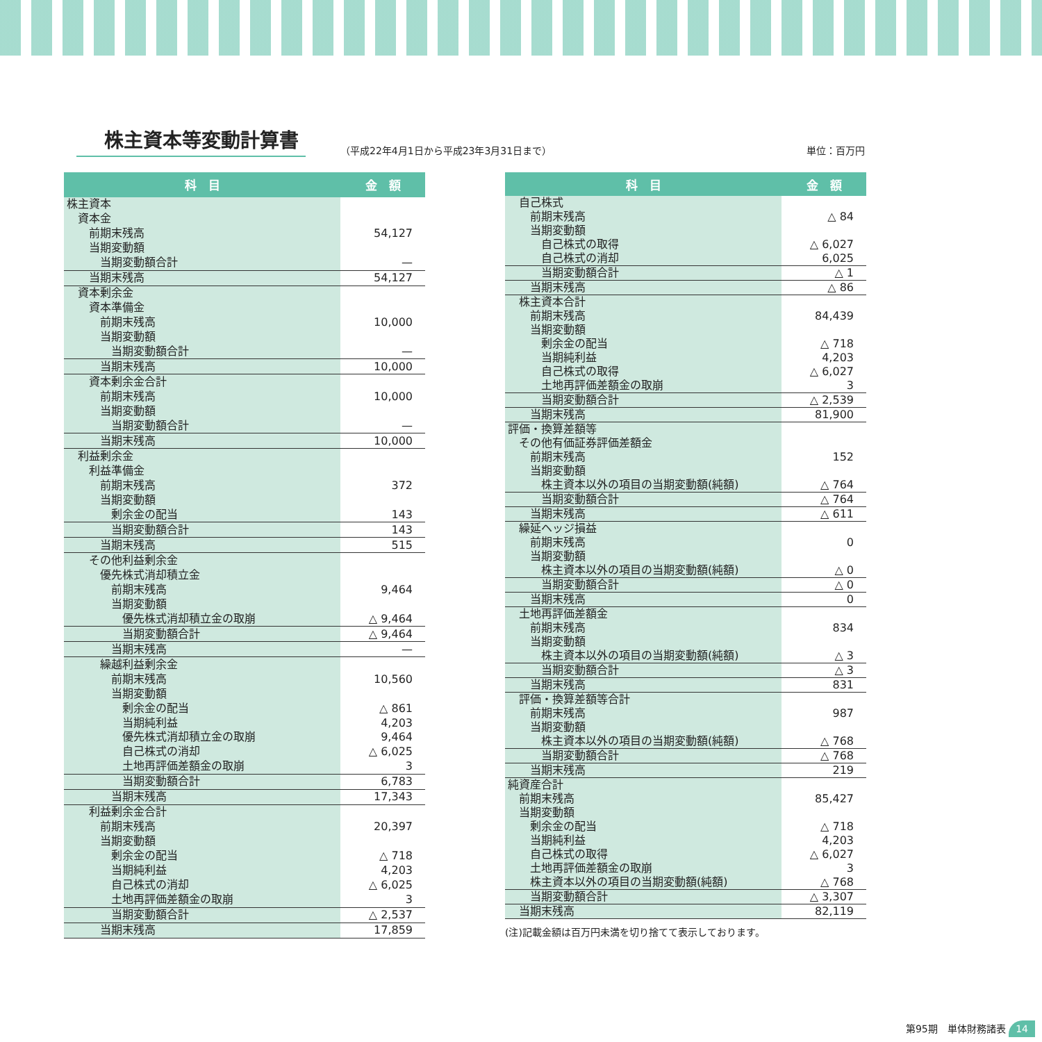株主資本等変動計算書
（平成22年4月1日から平成23年3月31日まで） 単位：百万円
| 科 目 | 金 額 |
| --- | --- |
| 株主資本 | |
| 資本金 | |
| 前期末残高 | 54,127 |
| 当期変動額 | |
| 当期変動額合計 | — |
| 当期末残高 | 54,127 |
| 資本剰余金 | |
| 資本準備金 | |
| 前期末残高 | 10,000 |
| 当期変動額 | |
| 当期変動額合計 | — |
| 当期末残高 | 10,000 |
| 資本剰余金合計 | |
| 前期末残高 | 10,000 |
| 当期変動額 | |
| 当期変動額合計 | — |
| 当期末残高 | 10,000 |
| 利益剰余金 | |
| 利益準備金 | |
| 前期末残高 | 372 |
| 当期変動額 | |
| 剰余金の配当 | 143 |
| 当期変動額合計 | 143 |
| 当期末残高 | 515 |
| その他利益剰余金 | |
| 優先株式消却積立金 | |
| 前期末残高 | 9,464 |
| 当期変動額 | |
| 優先株式消却積立金の取崩 | △ 9,464 |
| 当期変動額合計 | △ 9,464 |
| 当期末残高 | — |
| 繰越利益剰余金 | |
| 前期末残高 | 10,560 |
| 当期変動額 | |
| 剰余金の配当 | △ 861 |
| 当期純利益 | 4,203 |
| 優先株式消却積立金の取崩 | 9,464 |
| 自己株式の消却 | △ 6,025 |
| 土地再評価差額金の取崩 | 3 |
| 当期変動額合計 | 6,783 |
| 当期末残高 | 17,343 |
| 利益剰余金合計 | |
| 前期末残高 | 20,397 |
| 当期変動額 | |
| 剰余金の配当 | △ 718 |
| 当期純利益 | 4,203 |
| 自己株式の消却 | △ 6,025 |
| 土地再評価差額金の取崩 | 3 |
| 当期変動額合計 | △ 2,537 |
| 当期末残高 | 17,859 |
| 科 目 | 金 額 |
| --- | --- |
| 自己株式 | |
| 前期末残高 | △ 84 |
| 当期変動額 | |
| 自己株式の取得 | △ 6,027 |
| 自己株式の消却 | 6,025 |
| 当期変動額合計 | △ 1 |
| 当期末残高 | △ 86 |
| 株主資本合計 | |
| 前期末残高 | 84,439 |
| 当期変動額 | |
| 剰余金の配当 | △ 718 |
| 当期純利益 | 4,203 |
| 自己株式の取得 | △ 6,027 |
| 土地再評価差額金の取崩 | 3 |
| 当期変動額合計 | △ 2,539 |
| 当期末残高 | 81,900 |
| 評価・換算差額等 | |
| その他有価証券評価差額金 | |
| 前期末残高 | 152 |
| 当期変動額 | |
| 株主資本以外の項目の当期変動額(純額) | △ 764 |
| 当期変動額合計 | △ 764 |
| 当期末残高 | △ 611 |
| 繰延ヘッジ損益 | |
| 前期末残高 | 0 |
| 当期変動額 | |
| 株主資本以外の項目の当期変動額(純額) | △ 0 |
| 当期変動額合計 | △ 0 |
| 当期末残高 | 0 |
| 土地再評価差額金 | |
| 前期末残高 | 834 |
| 当期変動額 | |
| 株主資本以外の項目の当期変動額(純額) | △ 3 |
| 当期変動額合計 | △ 3 |
| 当期末残高 | 831 |
| 評価・換算差額等合計 | |
| 前期末残高 | 987 |
| 当期変動額 | |
| 株主資本以外の項目の当期変動額(純額) | △ 768 |
| 当期変動額合計 | △ 768 |
| 当期末残高 | 219 |
| 純資産合計 | |
| 前期末残高 | 85,427 |
| 当期変動額 | |
| 剰余金の配当 | △ 718 |
| 当期純利益 | 4,203 |
| 自己株式の取得 | △ 6,027 |
| 土地再評価差額金の取崩 | 3 |
| 株主資本以外の項目の当期変動額(純額) | △ 768 |
| 当期変動額合計 | △ 3,307 |
| 当期末残高 | 82,119 |
(注)記載金額は百万円未満を切り捨てて表示しております。
第95期　単体財務諸表 14